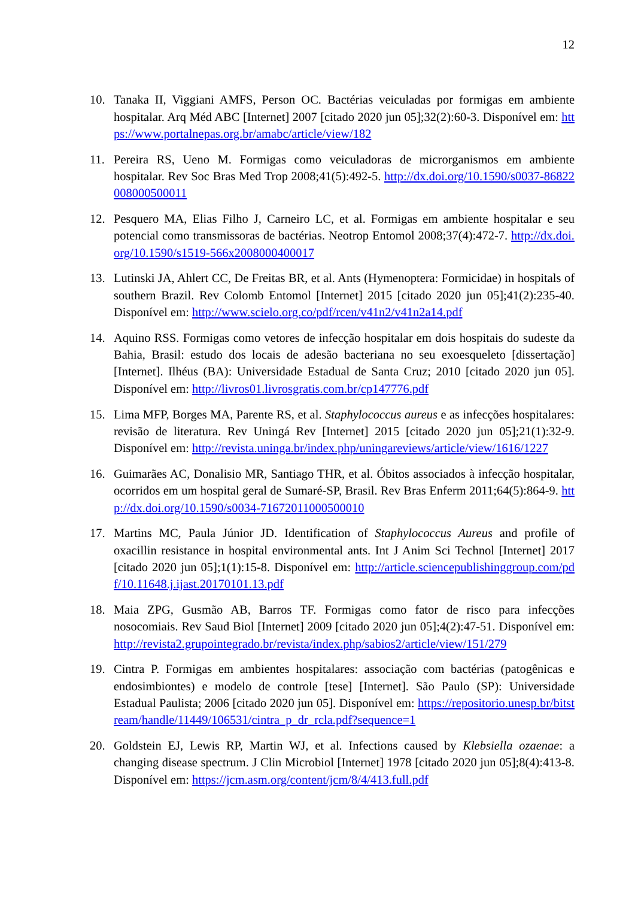12
10. Tanaka II, Viggiani AMFS, Person OC. Bactérias veiculadas por formigas em ambiente hospitalar. Arq Méd ABC [Internet] 2007 [citado 2020 jun 05];32(2):60-3. Disponível em: https://www.portalnepas.org.br/amabc/article/view/182
11. Pereira RS, Ueno M. Formigas como veiculadoras de microrganismos em ambiente hospitalar. Rev Soc Bras Med Trop 2008;41(5):492-5. http://dx.doi.org/10.1590/s0037-86822008000500011
12. Pesquero MA, Elias Filho J, Carneiro LC, et al. Formigas em ambiente hospitalar e seu potencial como transmissoras de bactérias. Neotrop Entomol 2008;37(4):472-7. http://dx.doi.org/10.1590/s1519-566x2008000400017
13. Lutinski JA, Ahlert CC, De Freitas BR, et al. Ants (Hymenoptera: Formicidae) in hospitals of southern Brazil. Rev Colomb Entomol [Internet] 2015 [citado 2020 jun 05];41(2):235-40. Disponível em: http://www.scielo.org.co/pdf/rcen/v41n2/v41n2a14.pdf
14. Aquino RSS. Formigas como vetores de infecção hospitalar em dois hospitais do sudeste da Bahia, Brasil: estudo dos locais de adesão bacteriana no seu exoesqueleto [dissertação] [Internet]. Ilhéus (BA): Universidade Estadual de Santa Cruz; 2010 [citado 2020 jun 05]. Disponível em: http://livros01.livrosgratis.com.br/cp147776.pdf
15. Lima MFP, Borges MA, Parente RS, et al. Staphylococcus aureus e as infecções hospitalares: revisão de literatura. Rev Uningá Rev [Internet] 2015 [citado 2020 jun 05];21(1):32-9. Disponível em: http://revista.uninga.br/index.php/uningareviews/article/view/1616/1227
16. Guimarães AC, Donalisio MR, Santiago THR, et al. Óbitos associados à infecção hospitalar, ocorridos em um hospital geral de Sumaré-SP, Brasil. Rev Bras Enferm 2011;64(5):864-9. http://dx.doi.org/10.1590/s0034-71672011000500010
17. Martins MC, Paula Júnior JD. Identification of Staphylococcus Aureus and profile of oxacillin resistance in hospital environmental ants. Int J Anim Sci Technol [Internet] 2017 [citado 2020 jun 05];1(1):15-8. Disponível em: http://article.sciencepublishinggroup.com/pdf/10.11648.j.ijast.20170101.13.pdf
18. Maia ZPG, Gusmão AB, Barros TF. Formigas como fator de risco para infecções nosocomiais. Rev Saud Biol [Internet] 2009 [citado 2020 jun 05];4(2):47-51. Disponível em: http://revista2.grupointegrado.br/revista/index.php/sabios2/article/view/151/279
19. Cintra P. Formigas em ambientes hospitalares: associação com bactérias (patogênicas e endosimbiontes) e modelo de controle [tese] [Internet]. São Paulo (SP): Universidade Estadual Paulista; 2006 [citado 2020 jun 05]. Disponível em: https://repositorio.unesp.br/bitstream/handle/11449/106531/cintra_p_dr_rcla.pdf?sequence=1
20. Goldstein EJ, Lewis RP, Martin WJ, et al. Infections caused by Klebsiella ozaenae: a changing disease spectrum. J Clin Microbiol [Internet] 1978 [citado 2020 jun 05];8(4):413-8. Disponível em: https://jcm.asm.org/content/jcm/8/4/413.full.pdf